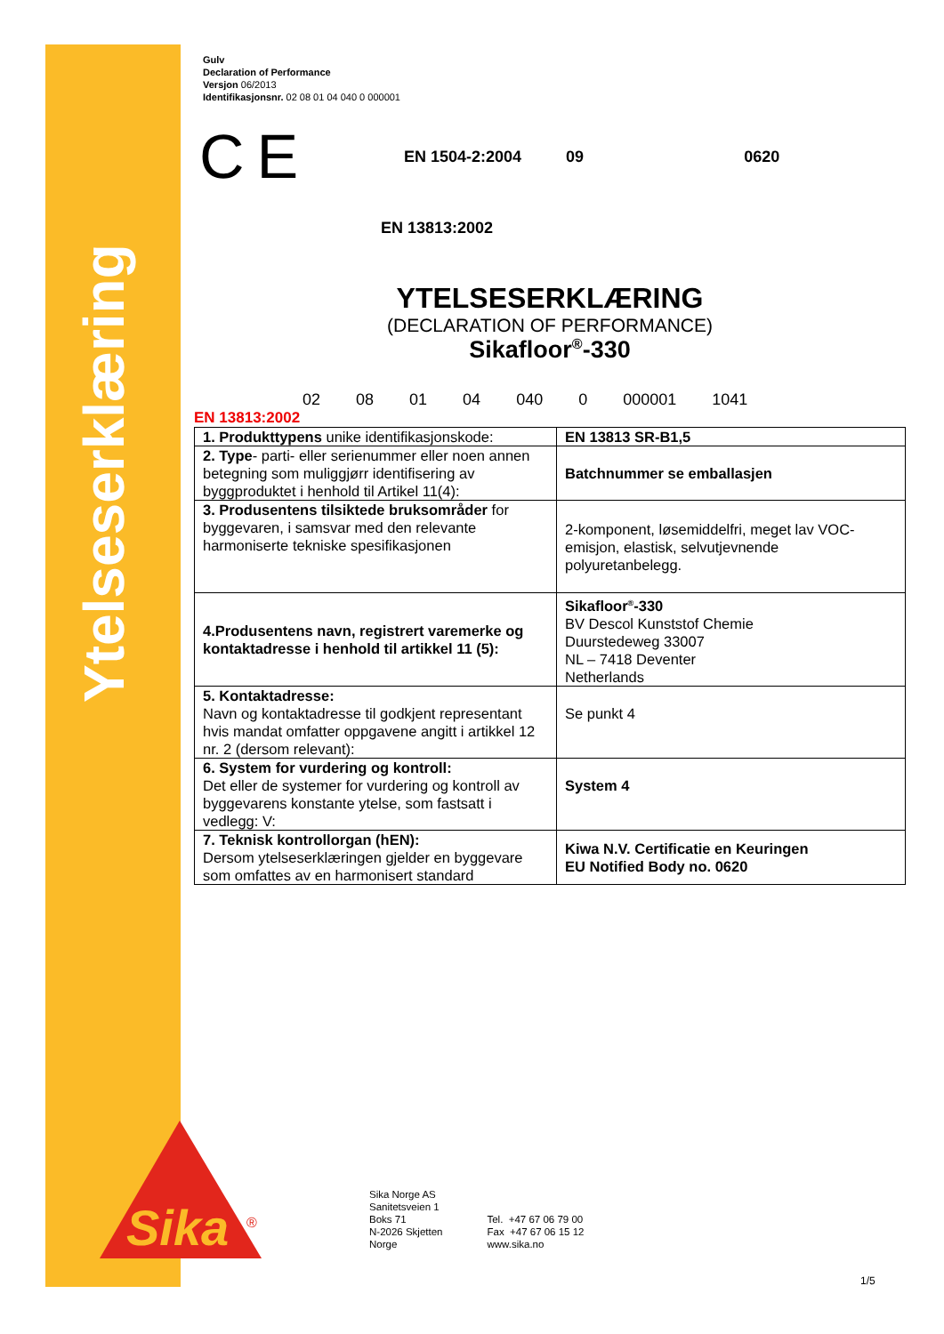Ytelseserklæring
Gulv
Declaration of Performance
Versjon 06/2013
Identifikasjonsnr. 02 08 01 04 040 0 000001
C E
EN 1504-2:2004 09 0620
EN 13813:2002
YTELSESERKLÆRING
(DECLARATION OF PERFORMANCE)
Sikafloor<sup>®</sup>-330
02 08 01 04 040 0 000001 1041
EN 13813:2002
| 1. Produkttypens unike identifikasjonskode: | EN 13813 SR-B1,5 |
| 2. Type - parti- eller serienummer eller noen annen betegning som muliggjørr identifisering av byggproduktet i henhold til Artikel 11(4): | Batchnummer se emballasjen |
| 3. Produsentens tilsiktede bruksområder for byggevaren, i samsvar med den relevante harmoniserte tekniske spesifikasjonen | 2-komponent, løsemiddelfri, meget lav VOC-emisjon, elastisk, selvutjevnende polyuretanbelegg. |
| 4.Produsentens navn, registrert varemerke og kontaktadresse i henhold til artikkel 11 (5): | Sikafloor<sup>®</sup>-330 BV Descol Kunststof Chemie Duurstedeweg 33007 NL – 7418 Deventer Netherlands |
| 5. Kontaktadresse: Navn og kontaktadresse til godkjent representant hvis mandat omfatter oppgavene angitt i artikkel 12 nr. 2 (dersom relevant): | Se punkt 4 |
| 6. System for vurdering og kontroll: Det eller de systemer for vurdering og kontroll av byggevarens konstante ytelse, som fastsatt i vedlegg: V: | System 4 |
| 7. Teknisk kontrollorgan (hEN): Dersom ytelseserklæringen gjelder en byggevare som omfattes av en harmonisert standard | Kiwa N.V. Certificatie en Keuringen EU Notified Body no. 0620 |
Sika
®
Sika Norge AS
Sanitetsveien 1
Boks 71
N-2026 Skjetten
Norge
Tel. +47 67 06 79 00
Fax +47 67 06 15 12
www.sika.no
1/5